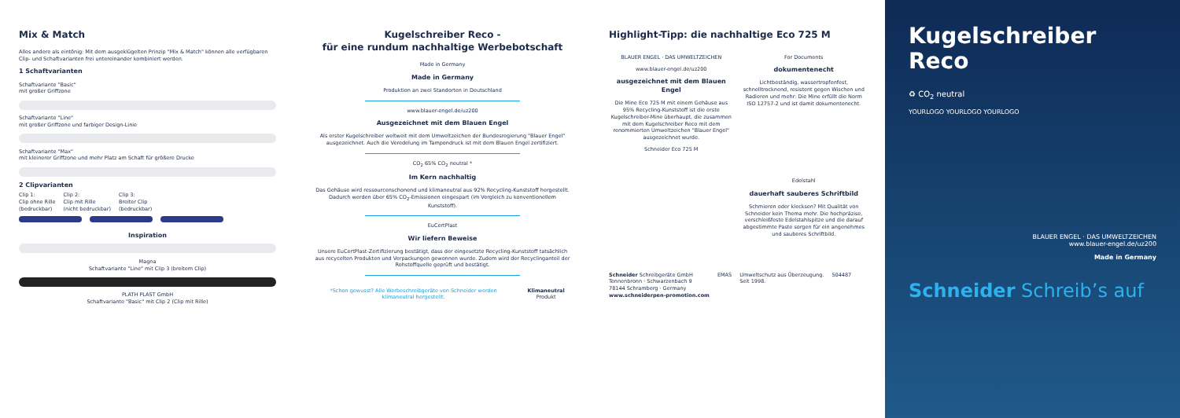Mix & Match
Alles andere als eintönig: Mit dem ausgeklügelten Prinzip "Mix & Match" können alle verfügbaren Clip- und Schaftvarianten frei untereinander kombiniert werden.
1 Schaftvarianten
Schaftvariante "Basic"
mit großer Griffzone
Schaftvariante "Line"
mit großer Griffzone und farbiger Design-Linie
Schaftvariante "Max"
mit kleinerer Griffzone und mehr Platz am Schaft für größere Drucke
2 Clipvarianten
Clip 1:
Clip ohne Rille
(bedruckbar)
Clip 2:
Clip mit Rille
(nicht bedruckbar)
Clip 3:
Breiter Clip
(bedruckbar)
Inspiration
Magna
Schaftvariante "Line" mit Clip 3 (breitem Clip)
PLATH PLAST GmbH
Schaftvariante "Basic" mit Clip 2 (Clip mit Rille)
Kugelschreiber Reco -
für eine rundum nachhaltige Werbebotschaft
Made in Germany
Made in Germany
Produktion an zwei Standorten in Deutschland
www.blauer-engel.de/uz200
Ausgezeichnet mit dem Blauen Engel
Als erster Kugelschreiber weltweit mit dem Umweltzeichen der Bundesregierung "Blauer Engel" ausgezeichnet. Auch die Veredelung im Tampondruck ist mit dem Blauen Engel zertifiziert.
CO<sub>2</sub> 65% CO<sub>2</sub> neutral *
Im Kern nachhaltig
Das Gehäuse wird ressourcenschonend und klimaneutral aus 92% Recycling-Kunststoff hergestellt. Dadurch werden über 65% CO<sub>2</sub>-Emissionen eingespart (im Vergleich zu konventionellem Kunststoff).
EuCertPlast
Wir liefern Beweise
Unsere EuCertPlast-Zertifizierung bestätigt, dass der eingesetzte Recycling-Kunststoff tatsächlich aus recycelten Produkten und Verpackungen gewonnen wurde. Zudem wird der Recyclinganteil der Rohstoffquelle geprüft und bestätigt.
*Schon gewusst? Alle Werbeschreibgeräte von Schneider werden klimaneutral hergestellt.
Klimaneutral Produkt
Highlight-Tipp: die nachhaltige Eco 725 M
BLAUER ENGEL · DAS UMWELTZEICHEN
www.blauer-engel.de/uz200
ausgezeichnet mit dem Blauen Engel
Die Mine Eco 725 M mit einem Gehäuse aus 95% Recycling-Kunststoff ist die erste Kugelschreiber-Mine überhaupt, die zusammen mit dem Kugelschreiber Reco mit dem renommierten Umweltzeichen "Blauer Engel" ausgezeichnet wurde.
Schneider Eco 725 M
For Documents
dokumentenecht
Lichtbeständig, wassertropfenfest, schnelltrocknend, resistent gegen Wischen und Radieren und mehr: Die Mine erfüllt die Norm ISO 12757-2 und ist damit dokumentenecht.
Edelstahl
dauerhaft sauberes Schriftbild
Schmieren oder klecksen? Mit Qualität von Schneider kein Thema mehr. Die hochpräzise, verschleißfeste Edelstahlspitze und die darauf abgestimmte Paste sorgen für ein angenehmes und sauberes Schriftbild.
Schneider Schreibgeräte GmbH
Tennenbronn · Schwarzenbach 9
78144 Schramberg · Germany
www.schneiderpen-promotion.com
EMAS Umweltschutz aus Überzeugung.
Seit 1998.
504487
Kugelschreiber
Reco
♻ CO<sub>2</sub> neutral
YOURLOGO YOURLOGO YOURLOGO
BLAUER ENGEL · DAS UMWELTZEICHEN
www.blauer-engel.de/uz200
Made in Germany
Schneider Schreib’s auf